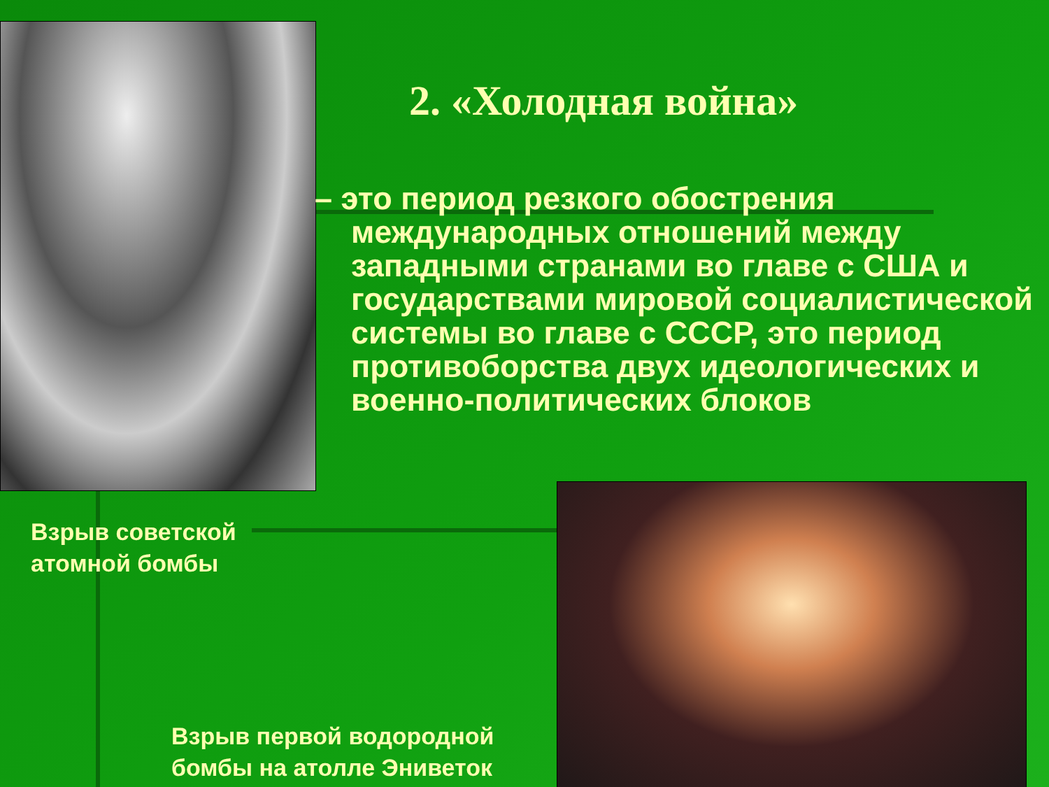2. «Холодная война»
– это период резкого обострения международных отношений между западными странами во главе с США и государствами мировой социалистической системы во главе с СССР, это период противоборства двух идеологических и военно-политических блоков
Взрыв советской
атомной бомбы
Взрыв первой водородной
бомбы на атолле Эниветок